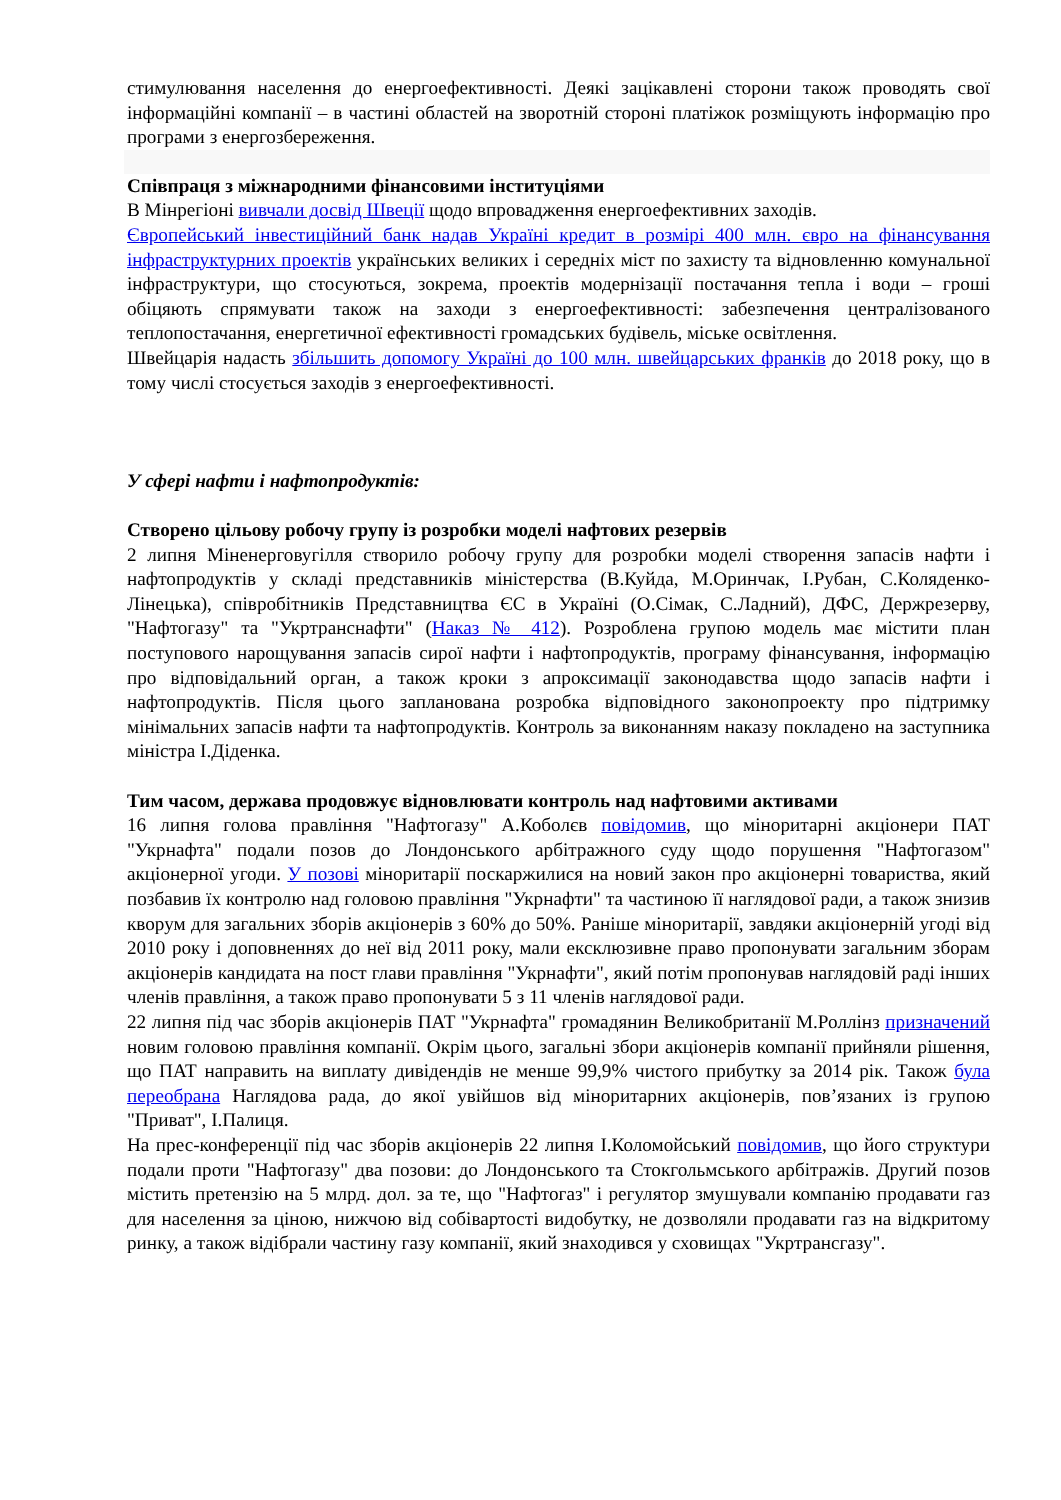стимулювання населення до енергоефективності. Деякі зацікавлені сторони також проводять свої інформаційні компанії – в частині областей на зворотній стороні платіжок розміщують інформацію про програми з енергозбереження.
Співпраця з міжнародними фінансовими інституціями
В Мінрегіоні вивчали досвід Швеції щодо впровадження енергоефективних заходів.
Європейський інвестиційний банк надав Україні кредит в розмірі 400 млн. євро на фінансування інфраструктурних проектів українських великих і середніх міст по захисту та відновленню комунальної інфраструктури, що стосуються, зокрема, проектів модернізації постачання тепла і води – гроші обіцяють спрямувати також на заходи з енергоефективності: забезпечення централізованого теплопостачання, енергетичної ефективності громадських будівель, міське освітлення.
Швейцарія надасть збільшить допомогу Україні до 100 млн. швейцарських франків до 2018 року, що в тому числі стосується заходів з енергоефективності.
У сфері нафти і нафтопродуктів:
Створено цільову робочу групу із розробки моделі нафтових резервів
2 липня Міненерговугілля створило робочу групу для розробки моделі створення запасів нафти і нафтопродуктів у складі представників міністерства (В.Куйда, М.Оринчак, І.Рубан, С.Коляденко-Лінецька), співробітників Представництва ЄС в Україні (О.Сімак, С.Ладний), ДФС, Держрезерву, "Нафтогазу" та "Укртранснафти" (Наказ № 412). Розроблена групою модель має містити план поступового нарощування запасів сирої нафти і нафтопродуктів, програму фінансування, інформацію про відповідальний орган, а також кроки з апроксимації законодавства щодо запасів нафти і нафтопродуктів. Після цього запланована розробка відповідного законопроекту про підтримку мінімальних запасів нафти та нафтопродуктів. Контроль за виконанням наказу покладено на заступника міністра І.Діденка.
Тим часом, держава продовжує відновлювати контроль над нафтовими активами
16 липня голова правління "Нафтогазу" А.Коболєв повідомив, що міноритарні акціонери ПАТ "Укрнафта" подали позов до Лондонського арбітражного суду щодо порушення "Нафтогазом" акціонерної угоди. У позові міноритарії поскаржилися на новий закон про акціонерні товариства, який позбавив їх контролю над головою правління "Укрнафти" та частиною її наглядової ради, а також знизив кворум для загальних зборів акціонерів з 60% до 50%. Раніше міноритарії, завдяки акціонерній угоді від 2010 року і доповненнях до неї від 2011 року, мали ексклюзивне право пропонувати загальним зборам акціонерів кандидата на пост глави правління "Укрнафти", який потім пропонував наглядовій раді інших членів правління, а також право пропонувати 5 з 11 членів наглядової ради.
22 липня під час зборів акціонерів ПАТ "Укрнафта" громадянин Великобританії М.Роллінз призначений новим головою правління компанії. Окрім цього, загальні збори акціонерів компанії прийняли рішення, що ПАТ направить на виплату дивідендів не менше 99,9% чистого прибутку за 2014 рік. Також була переобрана Наглядова рада, до якої увійшов від міноритарних акціонерів, пов’язаних із групою "Приват", І.Палиця.
На прес-конференції під час зборів акціонерів 22 липня І.Коломойський повідомив, що його структури подали проти "Нафтогазу" два позови: до Лондонського та Стокгольмського арбітражів. Другий позов містить претензію на 5 млрд. дол. за те, що "Нафтогаз" і регулятор змушували компанію продавати газ для населення за ціною, нижчою від собівартості видобутку, не дозволяли продавати газ на відкритому ринку, а також відібрали частину газу компанії, який знаходився у сховищах "Укртрансгазу".